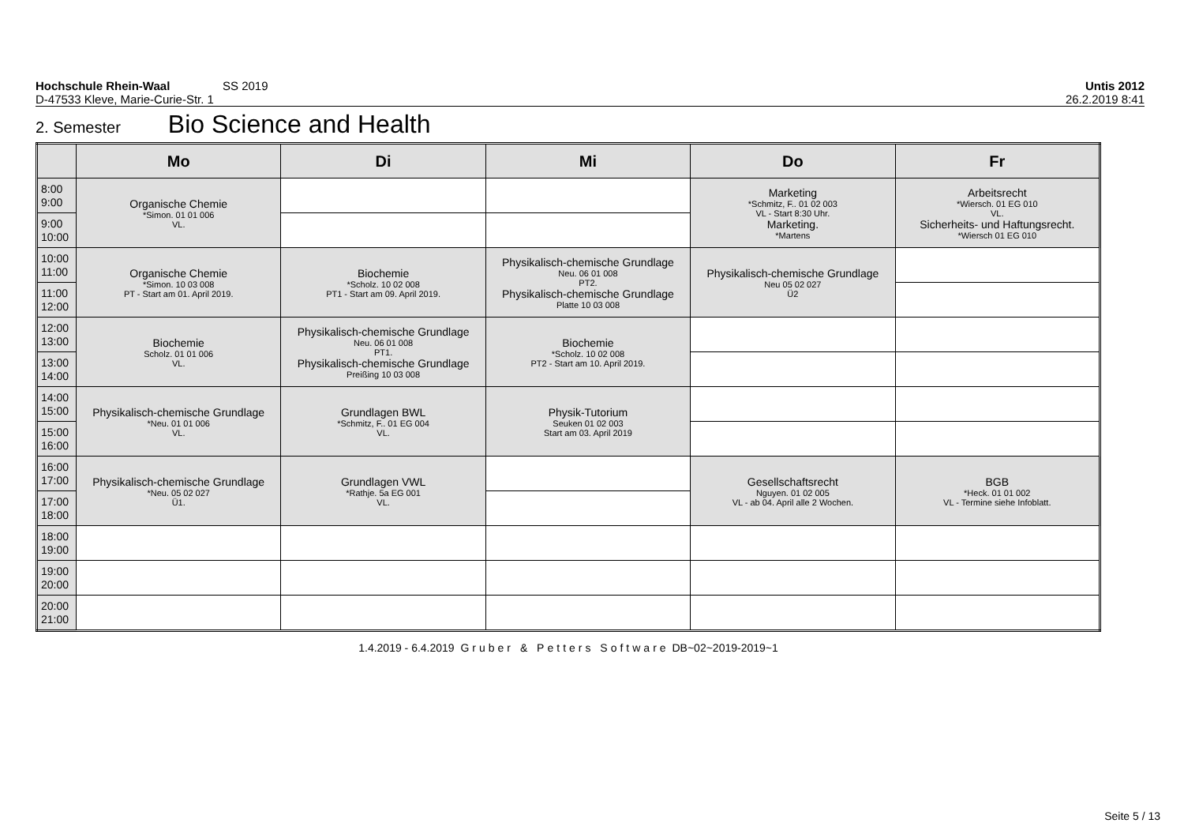Hochschule Rhein-Waal SS 2019 Untis 2012
D-47533 Kleve, Marie-Curie-Str. 1 26.2.2019 8:41
2. Semester Bio Science and Health
| | Mo | Di | Mi | Do | Fr |
| --- | --- | --- | --- | --- | --- |
| 8:00 9:00 | Organische Chemie *Simon. 01 01 006 VL. | | | Marketing *Schmitz, F.. 01 02 003 VL - Start 8:30 Uhr. Marketing. *Martens | Arbeitsrecht *Wiersch. 01 EG 010 VL. Sicherheits- und Haftungsrecht. *Wiersch 01 EG 010 |
| 9:00 10:00 | | | | | |
| 10:00 11:00 | Organische Chemie *Simon. 10 03 008 PT - Start am 01. April 2019. | Biochemie *Scholz. 10 02 008 PT1 - Start am 09. April 2019. | Physikalisch-chemische Grundlage Neu. 06 01 008 PT2. Physikalisch-chemische Grundlage Platte 10 03 008 | Physikalisch-chemische Grundlage Neu 05 02 027 Ü2 | |
| 11:00 12:00 | | | | | |
| 12:00 13:00 | Biochemie Scholz. 01 01 006 VL. | Physikalisch-chemische Grundlage Neu. 06 01 008 PT1. Physikalisch-chemische Grundlage Preißing 10 03 008 | Biochemie *Scholz. 10 02 008 PT2 - Start am 10. April 2019. | | |
| 13:00 14:00 | | | | | |
| 14:00 15:00 | Physikalisch-chemische Grundlage *Neu. 01 01 006 VL. | Grundlagen BWL *Schmitz, F.. 01 EG 004 VL. | Physik-Tutorium Seuken 01 02 003 Start am 03. April 2019 | | |
| 15:00 16:00 | | | | | |
| 16:00 17:00 | Physikalisch-chemische Grundlage *Neu. 05 02 027 Ü1. | Grundlagen VWL *Rathje. 5a EG 001 VL. | | Gesellschaftsrecht Nguyen. 01 02 005 VL - ab 04. April alle 2 Wochen. | BGB *Heck. 01 01 002 VL - Termine siehe Infoblatt. |
| 17:00 18:00 | | | | | |
| 18:00 19:00 | | | | | |
| 19:00 20:00 | | | | | |
| 20:00 21:00 | | | | | |
1.4.2019 - 6.4.2019 Gruber & Petters Software DB~02~2019-2019~1
Seite 5 / 13